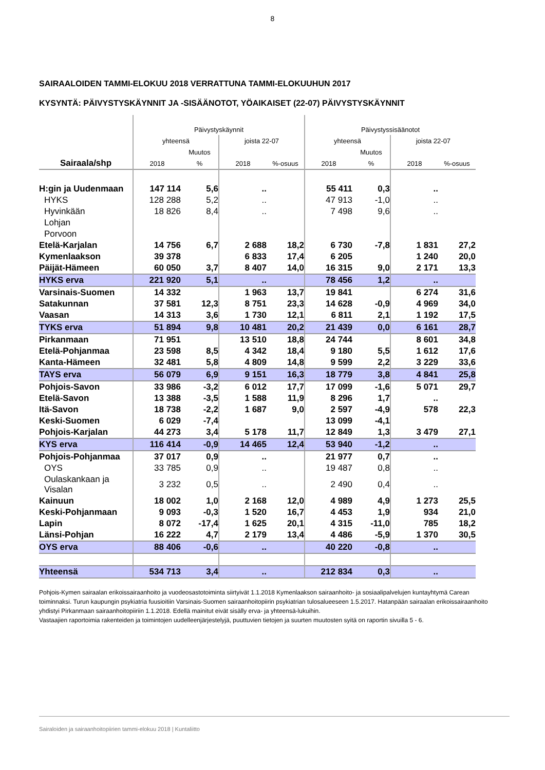8
SAIRAALOIDEN TAMMI-ELOKUU 2018 VERRATTUNA TAMMI-ELOKUUHUN 2017
KYSYNTÄ: PÄIVYSTYSKÄYNNIT JA -SISÄÄNOTOT, YÖAIKAISET (22-07) PÄIVYSTYSKÄYNNIT
| | Päivystyskäynnit | | | | Päivystyssisäänotot | | | |
| | yhteensä | | joista 22-07 | | yhteensä | | joista 22-07 | |
| | | Muutos | | | | Muutos | | |
| Sairaala/shp | 2018 | % | 2018 | %-osuus | 2018 | % | 2018 | %-osuus |
| H:gin ja Uudenmaan | 147 114 | 5,6 | .. | | 55 411 | 0,3 | .. | |
| HYKS | 128 288 | 5,2 | .. | | 47 913 | -1,0 | .. | |
| Hyvinkään | 18 826 | 8,4 | .. | | 7 498 | 9,6 | .. | |
| Lohjan | | | | | | | | |
| Porvoon | | | | | | | | |
| Etelä-Karjalan | 14 756 | 6,7 | 2 688 | 18,2 | 6 730 | -7,8 | 1 831 | 27,2 |
| Kymenlaakson | 39 378 | | 6 833 | 17,4 | 6 205 | | 1 240 | 20,0 |
| Päijät-Hämeen | 60 050 | 3,7 | 8 407 | 14,0 | 16 315 | 9,0 | 2 171 | 13,3 |
| HYKS erva | 221 920 | 5,1 | .. | | 78 456 | 1,2 | .. | |
| Varsinais-Suomen | 14 332 | | 1 963 | 13,7 | 19 841 | | 6 274 | 31,6 |
| Satakunnan | 37 581 | 12,3 | 8 751 | 23,3 | 14 628 | -0,9 | 4 969 | 34,0 |
| Vaasan | 14 313 | 3,6 | 1 730 | 12,1 | 6 811 | 2,1 | 1 192 | 17,5 |
| TYKS erva | 51 894 | 9,8 | 10 481 | 20,2 | 21 439 | 0,0 | 6 161 | 28,7 |
| Pirkanmaan | 71 951 | | 13 510 | 18,8 | 24 744 | | 8 601 | 34,8 |
| Etelä-Pohjanmaa | 23 598 | 8,5 | 4 342 | 18,4 | 9 180 | 5,5 | 1 612 | 17,6 |
| Kanta-Hämeen | 32 481 | 5,8 | 4 809 | 14,8 | 9 599 | 2,2 | 3 229 | 33,6 |
| TAYS erva | 56 079 | 6,9 | 9 151 | 16,3 | 18 779 | 3,8 | 4 841 | 25,8 |
| Pohjois-Savon | 33 986 | -3,2 | 6 012 | 17,7 | 17 099 | -1,6 | 5 071 | 29,7 |
| Etelä-Savon | 13 388 | -3,5 | 1 588 | 11,9 | 8 296 | 1,7 | .. | |
| Itä-Savon | 18 738 | -2,2 | 1 687 | 9,0 | 2 597 | -4,9 | 578 | 22,3 |
| Keski-Suomen | 6 029 | -7,4 | | | 13 099 | -4,1 | | |
| Pohjois-Karjalan | 44 273 | 3,4 | 5 178 | 11,7 | 12 849 | 1,3 | 3 479 | 27,1 |
| KYS erva | 116 414 | -0,9 | 14 465 | 12,4 | 53 940 | -1,2 | .. | |
| Pohjois-Pohjanmaa | 37 017 | 0,9 | .. | | 21 977 | 0,7 | .. | |
| OYS | 33 785 | 0,9 | .. | | 19 487 | 0,8 | .. | |
| Oulaskankaan ja Visalan | 3 232 | 0,5 | .. | | 2 490 | 0,4 | .. | |
| Kainuun | 18 002 | 1,0 | 2 168 | 12,0 | 4 989 | 4,9 | 1 273 | 25,5 |
| Keski-Pohjanmaan | 9 093 | -0,3 | 1 520 | 16,7 | 4 453 | 1,9 | 934 | 21,0 |
| Lapin | 8 072 | -17,4 | 1 625 | 20,1 | 4 315 | -11,0 | 785 | 18,2 |
| Länsi-Pohjan | 16 222 | 4,7 | 2 179 | 13,4 | 4 486 | -5,9 | 1 370 | 30,5 |
| OYS erva | 88 406 | -0,6 | .. | | 40 220 | -0,8 | .. | |
| Yhteensä | 534 713 | 3,4 | .. | | 212 834 | 0,3 | .. | |
Pohjois-Kymen sairaalan erikoissairaanhoito ja vuodeosastotoiminta siirtyivät 1.1.2018 Kymenlaakson sairaanhoito- ja sosiaalipalvelujen kuntayhtymä Carean toiminnaksi. Turun kaupungin psykiatria fuusioitiin Varsinais-Suomen sairaanhoitopiirin psykiatrian tulosalueeseen 1.5.2017. Hatanpään sairaalan erikoissairaanhoito yhdistyi Pirkanmaan sairaanhoitopiiriin 1.1.2018. Edellä mainitut eivät sisälly erva- ja yhteensä-lukuihin.
Vastaajien raportoimia rakenteiden ja toimintojen uudelleenjärjestelyjä, puuttuvien tietojen ja suurten muutosten syitä on raportin sivuilla 5 - 6.
Sairaloiden ja sairaanhoitopiirien tammi-elokuu 2018 | Kuntaliitto